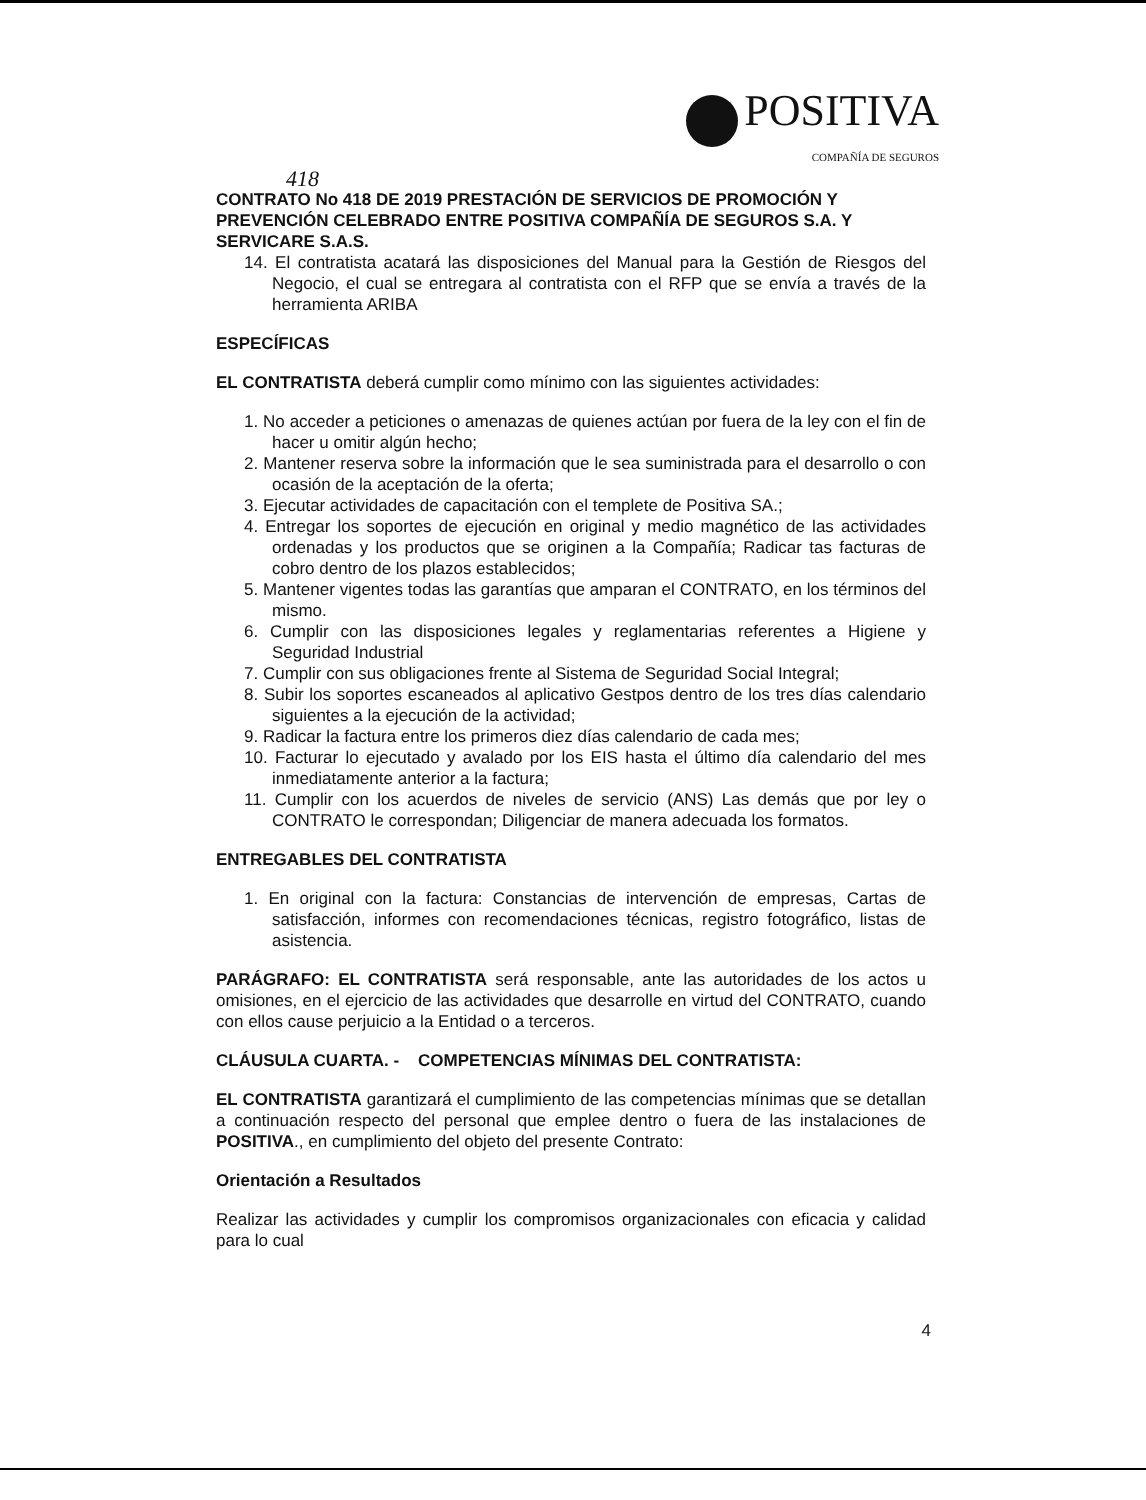POSITIVA
COMPAÑÍA DE SEGUROS
418
CONTRATO No 418 DE 2019 PRESTACIÓN DE SERVICIOS DE PROMOCIÓN Y PREVENCIÓN CELEBRADO ENTRE POSITIVA COMPAÑÍA DE SEGUROS S.A. Y SERVICARE S.A.S.
14. El contratista acatará las disposiciones del Manual para la Gestión de Riesgos del Negocio, el cual se entregara al contratista con el RFP que se envía a través de la herramienta ARIBA
ESPECÍFICAS
EL CONTRATISTA deberá cumplir como mínimo con las siguientes actividades:
1. No acceder a peticiones o amenazas de quienes actúan por fuera de la ley con el fin de hacer u omitir algún hecho;
2. Mantener reserva sobre la información que le sea suministrada para el desarrollo o con ocasión de la aceptación de la oferta;
3. Ejecutar actividades de capacitación con el templete de Positiva SA.;
4. Entregar los soportes de ejecución en original y medio magnético de las actividades ordenadas y los productos que se originen a la Compañía; Radicar tas facturas de cobro dentro de los plazos establecidos;
5. Mantener vigentes todas las garantías que amparan el CONTRATO, en los términos del mismo.
6. Cumplir con las disposiciones legales y reglamentarias referentes a Higiene y Seguridad Industrial
7. Cumplir con sus obligaciones frente al Sistema de Seguridad Social Integral;
8. Subir los soportes escaneados al aplicativo Gestpos dentro de los tres días calendario siguientes a la ejecución de la actividad;
9. Radicar la factura entre los primeros diez días calendario de cada mes;
10. Facturar lo ejecutado y avalado por los EIS hasta el último día calendario del mes inmediatamente anterior a la factura;
11. Cumplir con los acuerdos de niveles de servicio (ANS) Las demás que por ley o CONTRATO le correspondan; Diligenciar de manera adecuada los formatos.
ENTREGABLES DEL CONTRATISTA
1. En original con la factura: Constancias de intervención de empresas, Cartas de satisfacción, informes con recomendaciones técnicas, registro fotográfico, listas de asistencia.
PARÁGRAFO: EL CONTRATISTA será responsable, ante las autoridades de los actos u omisiones, en el ejercicio de las actividades que desarrolle en virtud del CONTRATO, cuando con ellos cause perjuicio a la Entidad o a terceros.
CLÁUSULA CUARTA. - COMPETENCIAS MÍNIMAS DEL CONTRATISTA:
EL CONTRATISTA garantizará el cumplimiento de las competencias mínimas que se detallan a continuación respecto del personal que emplee dentro o fuera de las instalaciones de POSITIVA., en cumplimiento del objeto del presente Contrato:
Orientación a Resultados
Realizar las actividades y cumplir los compromisos organizacionales con eficacia y calidad para lo cual
4